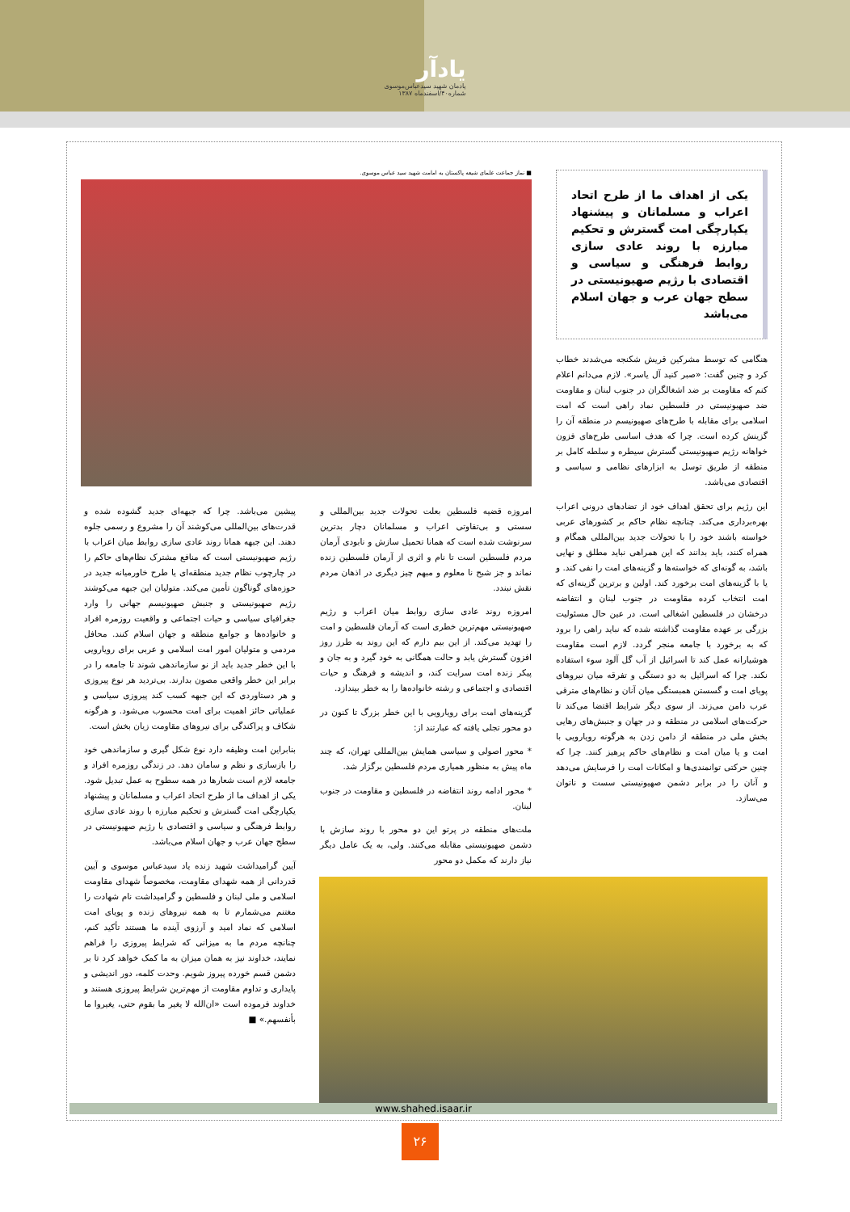یادآر
یادمان شهید سیدعباس‌موسوی
شماره۴۰/اسفندماه ۱۳۸۷
یکی از اهداف ما از طرح اتحاد اعراب و مسلمانان و پیشنهاد یکپارچگی امت گسترش و تحکیم مبارزه با روند عادی سازی روابط فرهنگی و سیاسی و اقتصادی با رژیم صهیونیستی در سطح جهان عرب و جهان اسلام می‌باشد
هنگامی که توسط مشرکین قریش شکنجه می‌شدند خطاب کرد و چنین گفت: «صبر کنید آل یاسر». لازم می‌دانم اعلام کنم که مقاومت بر ضد اشغالگران در جنوب لبنان و مقاومت ضد صهیونیستی در فلسطین نماد راهی است که امت اسلامی برای مقابله با طرح‌های صهیونیسم در منطقه آن را گزینش کرده است. چرا که هدف اساسی طرح‌های فزون خواهانه رژیم صهیونیستی گسترش سیطره و سلطه کامل بر منطقه از طریق توسل به ابزارهای نظامی و سیاسی و اقتصادی می‌باشد.
این رژیم برای تحقق اهداف خود از تضادهای درونی اعراب بهره‌برداری می‌کند. چنانچه نظام حاکم بر کشورهای عربی خواسته باشند خود را با تحولات جدید بین‌المللی همگام و همراه کنند، باید بدانند که این همراهی نباید مطلق و نهایی باشد، به گونه‌ای که خواسته‌ها و گزینه‌های امت را نفی کند. و یا با گزینه‌های امت برخورد کند. اولین و برترین گزینه‌ای که امت انتخاب کرده مقاومت در جنوب لبنان و انتفاضه درخشان در فلسطین اشغالی است. در عین حال مسئولیت بزرگی بر عهده مقاومت گذاشته شده که نباید راهی را برود که به برخورد با جامعه منجر گردد. لازم است مقاومت هوشیارانه عمل کند تا اسرائیل از آب گل آلود سوء استفاده نکند. چرا که اسرائیل به دو دستگی و تفرقه میان نیروهای پویای امت و گسستن همبستگی میان آنان و نظام‌های مترقی عرب دامن می‌زند. از سوی دیگر شرایط اقتضا می‌کند تا حرکت‌های اسلامی در منطقه و در جهان و جنبش‌های رهایی بخش ملی در منطقه از دامن زدن به هرگونه رویارویی با امت و یا میان امت و نظام‌های حاکم پرهیز کنند. چرا که چنین حرکتی توانمندی‌ها و امکانات امت را فرسایش می‌دهد و آنان را در برابر دشمن صهیونیستی سست و ناتوان می‌سازد.
■ نماز جماعت علمای شیعه پاکستان به امامت شهید سید عباس موسوی.
امروزه قضیه فلسطین بعلت تحولات جدید بین‌المللی و سستی و بی‌تفاوتی اعراب و مسلمانان دچار بدترین سرنوشت شده است که همانا تحمیل سازش و نابودی آرمان مردم فلسطین است تا نام و اثری از آرمان فلسطین زنده نماند و جز شبح نا معلوم و مبهم چیز دیگری در اذهان مردم نقش نبندد.
امروزه روند عادی سازی روابط میان اعراب و رژیم صهیونیستی مهم‌ترین خطری است که آرمان فلسطین و امت را تهدید می‌کند. از این بیم دارم که این روند به طرز روز افزون گسترش یابد و حالت همگانی به خود گیرد و به جان و پیکر زنده امت سرایت کند، و اندیشه و فرهنگ و حیات اقتصادی و اجتماعی و رشته خانواده‌ها را به خطر بیندازد.
گزینه‌های امت برای رویارویی با این خطر بزرگ تا کنون در دو محور تجلی یافته که عبارتند از:
* محور اصولی و سیاسی همایش بین‌المللی تهران، که چند ماه پیش به منظور همیاری مردم فلسطین برگزار شد.
* محور ادامه روند انتفاضه در فلسطین و مقاومت در جنوب لبنان.
ملت‌های منطقه در پرتو این دو محور با روند سازش با دشمن صهیونیستی مقابله می‌کنند. ولی، به یک عامل دیگر نیاز دارند که مکمل دو محور
پیشین می‌باشد. چرا که جبهه‌ای جدید گشوده شده و قدرت‌های بین‌المللی می‌کوشند آن را مشروع و رسمی جلوه دهند. این جبهه همانا روند عادی سازی روابط میان اعراب با رژیم صهیونیستی است که منافع مشترک نظام‌های حاکم را در چارچوب نظام جدید منطقه‌ای یا طرح خاورمیانه جدید در حوزه‌های گوناگون تأمین می‌کند. متولیان این جبهه می‌کوشند رژیم صهیونیستی و جنبش صهیونیسم جهانی را وارد جغرافیای سیاسی و حیات اجتماعی و واقعیت روزمره افراد و خانواده‌ها و جوامع منطقه و جهان اسلام کنند. محافل مردمی و متولیان امور امت اسلامی و عربی برای رویارویی با این خطر جدید باید از نو سازماندهی شوند تا جامعه را در برابر این خطر واقعی مصون بدارند. بی‌تردید هر نوع پیروزی و هر دستاوردی که این جبهه کسب کند پیروزی سیاسی و عملیاتی حائز اهمیت برای امت محسوب می‌شود. و هرگونه شکاف و پراکندگی برای نیروهای مقاومت زیان بخش است.
بنابراین امت وظیفه دارد نوع شکل گیری و سازماندهی خود را بازسازی و نظم و سامان دهد. در زندگی روزمره افراد و جامعه لازم است شعارها در همه سطوح به عمل تبدیل شود. یکی از اهداف ما از طرح اتحاد اعراب و مسلمانان و پیشنهاد یکپارچگی امت گسترش و تحکیم مبارزه با روند عادی سازی روابط فرهنگی و سیاسی و اقتصادی با رژیم صهیونیستی در سطح جهان عرب و جهان اسلام می‌باشد.
آیین گرامیداشت شهید زنده یاد سیدعباس موسوی و آیین قدردانی از همه شهدای مقاومت، مخصوصاً شهدای مقاومت اسلامی و ملی لبنان و فلسطین و گرامیداشت نام شهادت را مغتنم می‌شمارم تا به همه نیروهای زنده و پویای امت اسلامی که نماد امید و آرزوی آینده ما هستند تأکید کنم، چنانچه مردم ما به میزانی که شرایط پیروزی را فراهم نمایند، خداوند نیز به همان میزان به ما کمک خواهد کرد تا بر دشمن قسم خورده پیروز شویم. وحدت کلمه، دور اندیشی و پایداری و تداوم مقاومت از مهم‌ترین شرایط پیروزی هستند و خداوند فرموده است «ان‌الله لا یغیر ما بقوم حتی، یغیروا ما بأنفسهم.» ■
www.shahed.isaar.ir
۲۶